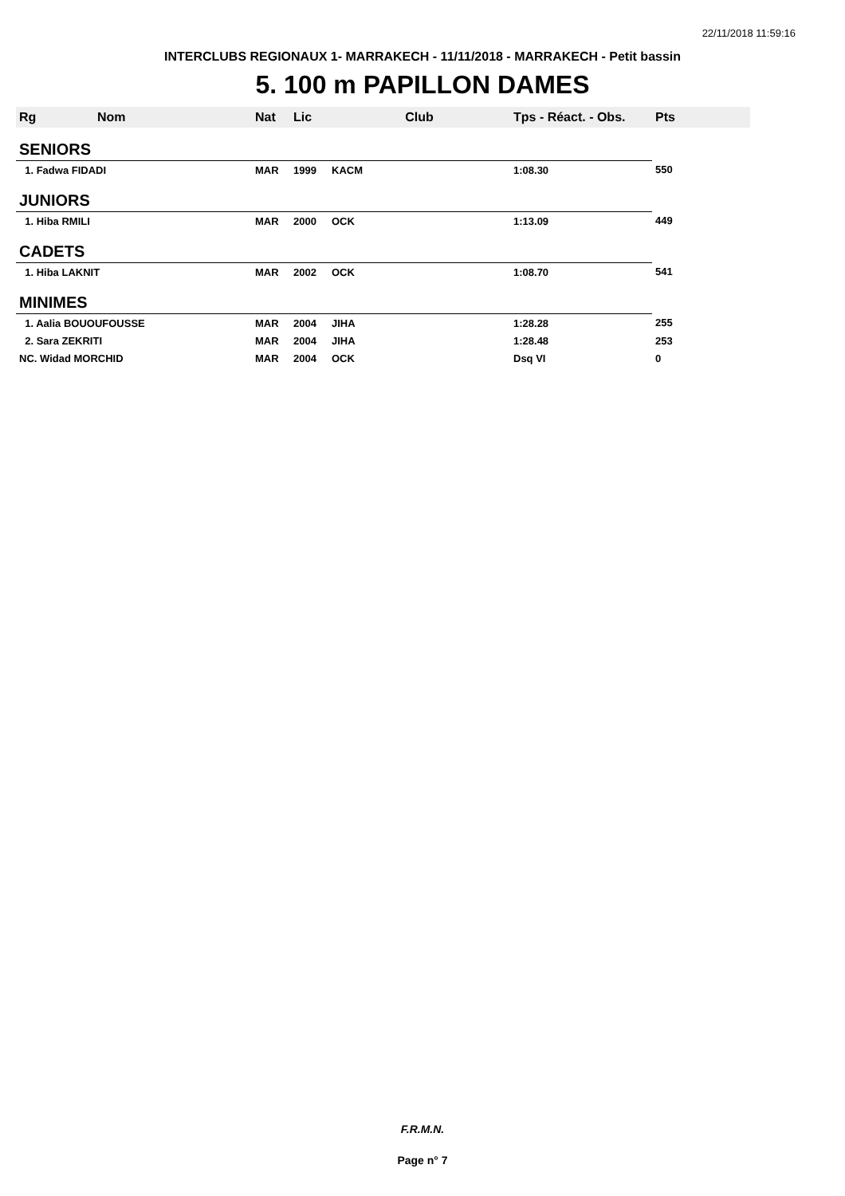22/11/2018 11:59:16
INTERCLUBS REGIONAUX 1- MARRAKECH - 11/11/2018 - MARRAKECH - Petit bassin
5. 100 m PAPILLON DAMES
| Rg | Nom | Nat | Lic | Club | Tps - Réact. - Obs. | Pts |
| --- | --- | --- | --- | --- | --- | --- |
| SENIORS | | | | | | |
| 1. Fadwa FIDADI | | MAR | 1999 | KACM | 1:08.30 | 550 |
| JUNIORS | | | | | | |
| 1. Hiba RMILI | | MAR | 2000 | OCK | 1:13.09 | 449 |
| CADETS | | | | | | |
| 1. Hiba LAKNIT | | MAR | 2002 | OCK | 1:08.70 | 541 |
| MINIMES | | | | | | |
| 1. Aalia BOUOUFOUSSE | | MAR | 2004 | JIHA | 1:28.28 | 255 |
| 2. Sara ZEKRITI | | MAR | 2004 | JIHA | 1:28.48 | 253 |
| NC. Widad MORCHID | | MAR | 2004 | OCK | Dsq VI | 0 |
F.R.M.N.
Page n° 7